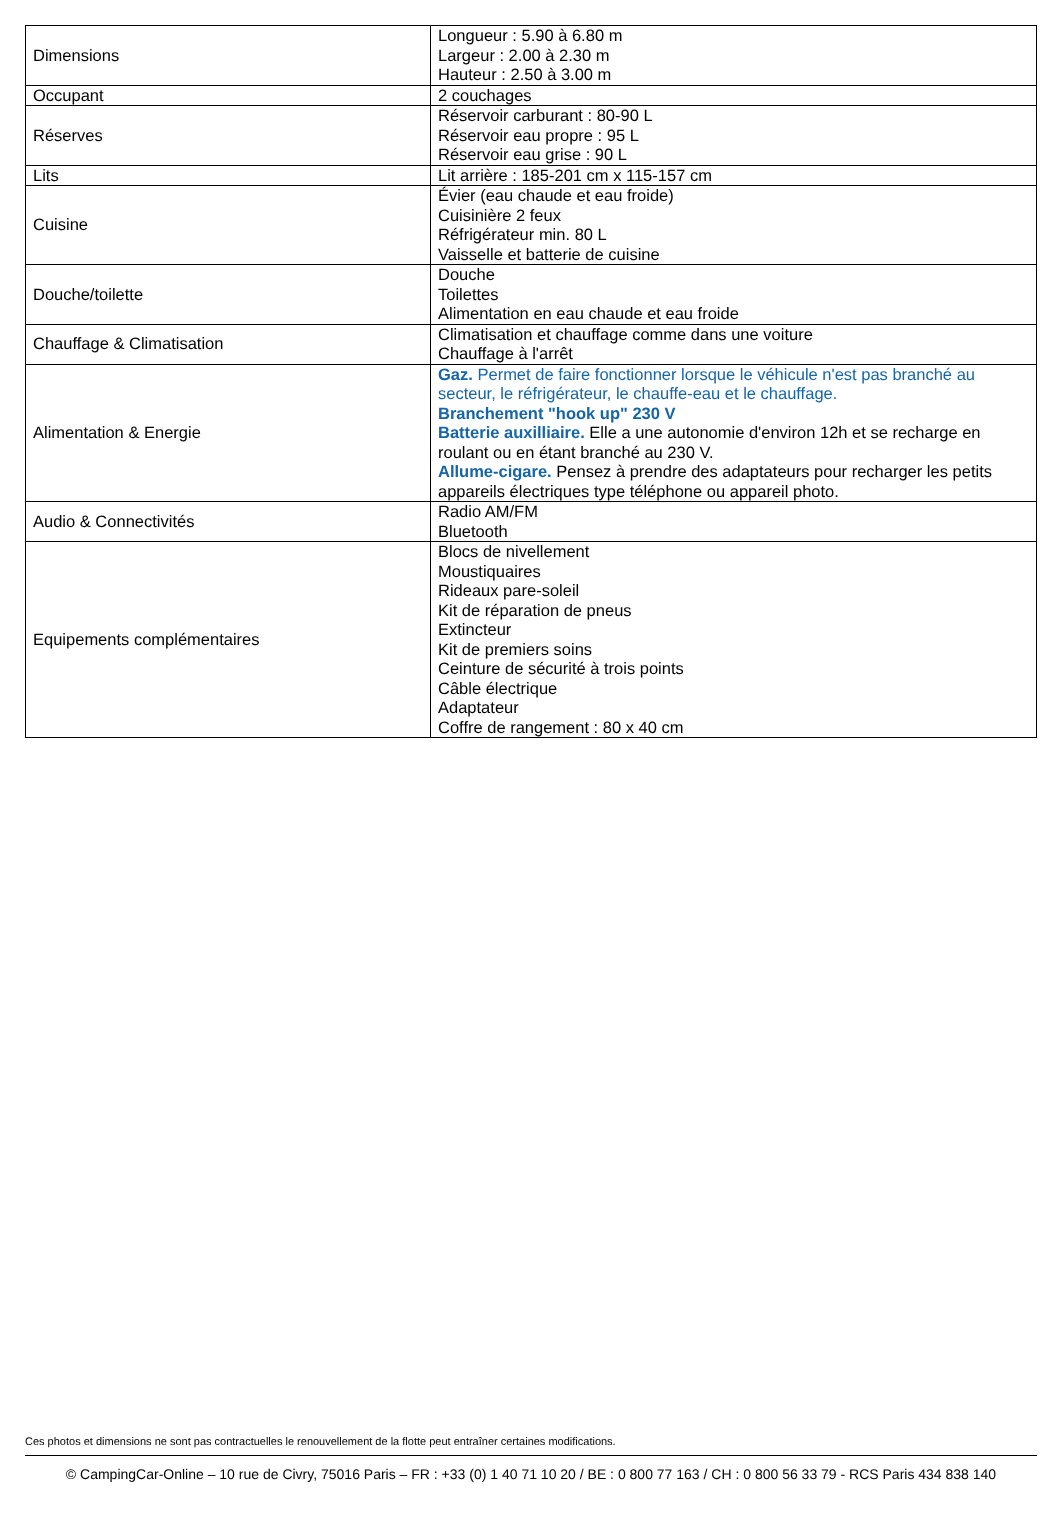| Dimensions | Longueur : 5.90 à 6.80 m Largeur : 2.00 à 2.30 m Hauteur : 2.50 à 3.00 m |
| Occupant | 2 couchages |
| Réserves | Réservoir carburant : 80-90 L Réservoir eau propre : 95 L Réservoir eau grise : 90 L |
| Lits | Lit arrière : 185-201 cm x 115-157 cm |
| Cuisine | Évier (eau chaude et eau froide) Cuisinière 2 feux Réfrigérateur min. 80 L Vaisselle et batterie de cuisine |
| Douche/toilette | Douche Toilettes Alimentation en eau chaude et eau froide |
| Chauffage & Climatisation | Climatisation et chauffage comme dans une voiture Chauffage à l'arrêt |
| Alimentation & Energie | Gaz. Permet de faire fonctionner lorsque le véhicule n'est pas branché au secteur, le réfrigérateur, le chauffe-eau et le chauffage. Branchement "hook up" 230 V Batterie auxilliaire. Elle a une autonomie d'environ 12h et se recharge en roulant ou en étant branché au 230 V. Allume-cigare. Pensez à prendre des adaptateurs pour recharger les petits appareils électriques type téléphone ou appareil photo. |
| Audio & Connectivités | Radio AM/FM Bluetooth |
| Equipements complémentaires | Blocs de nivellement Moustiquaires Rideaux pare-soleil Kit de réparation de pneus Extincteur Kit de premiers soins Ceinture de sécurité à trois points Câble électrique Adaptateur Coffre de rangement : 80 x 40 cm |
Ces photos et dimensions ne sont pas contractuelles le renouvellement de la flotte peut entraîner certaines modifications.
© CampingCar-Online – 10 rue de Civry, 75016 Paris – FR : +33 (0) 1 40 71 10 20 / BE : 0 800 77 163 / CH : 0 800 56 33 79 - RCS Paris 434 838 140